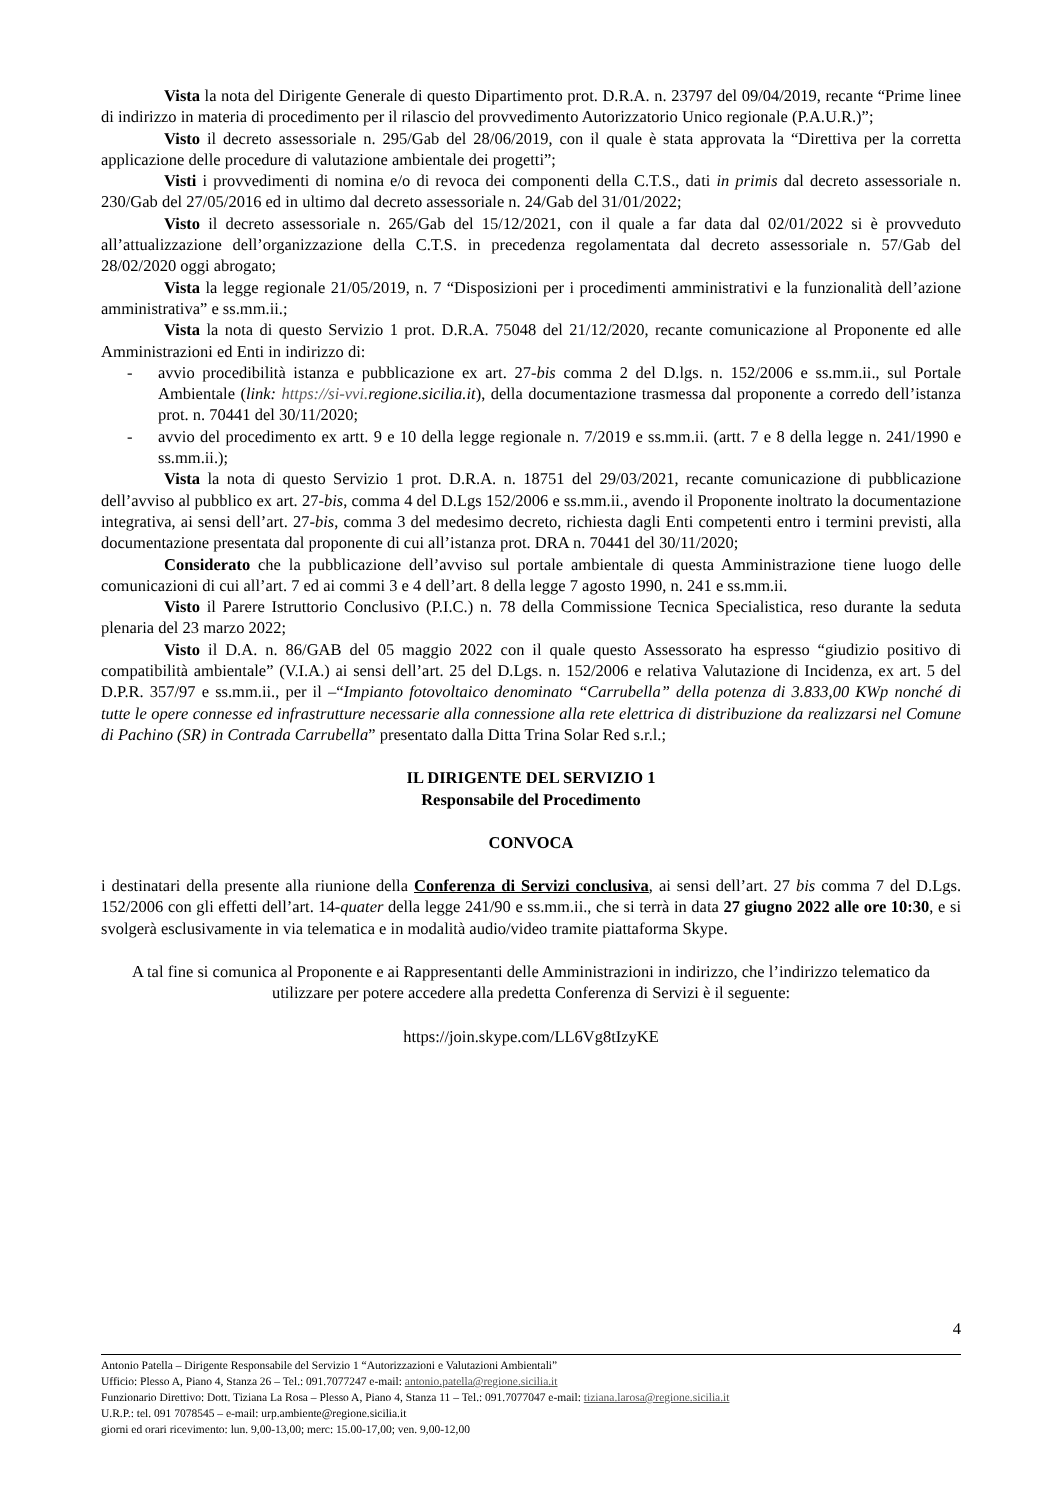Vista la nota del Dirigente Generale di questo Dipartimento prot. D.R.A. n. 23797 del 09/04/2019, recante “Prime linee di indirizzo in materia di procedimento per il rilascio del provvedimento Autorizzatorio Unico regionale (P.A.U.R.)”;
Visto il decreto assessoriale n. 295/Gab del 28/06/2019, con il quale è stata approvata la “Direttiva per la corretta applicazione delle procedure di valutazione ambientale dei progetti”;
Visti i provvedimenti di nomina e/o di revoca dei componenti della C.T.S., dati in primis dal decreto assessoriale n. 230/Gab del 27/05/2016 ed in ultimo dal decreto assessoriale n. 24/Gab del 31/01/2022;
Visto il decreto assessoriale n. 265/Gab del 15/12/2021, con il quale a far data dal 02/01/2022 si è provveduto all’attualizzazione dell’organizzazione della C.T.S. in precedenza regolamentata dal decreto assessoriale n. 57/Gab del 28/02/2020 oggi abrogato;
Vista la legge regionale 21/05/2019, n. 7 “Disposizioni per i procedimenti amministrativi e la funzionalità dell’azione amministrativa” e ss.mm.ii.;
Vista la nota di questo Servizio 1 prot. D.R.A. 75048 del 21/12/2020, recante comunicazione al Proponente ed alle Amministrazioni ed Enti in indirizzo di:
- avvio procedibilità istanza e pubblicazione ex art. 27-bis comma 2 del D.lgs. n. 152/2006 e ss.mm.ii., sul Portale Ambientale (link: https://si-vvi. regione.sicilia.it), della documentazione trasmessa dal proponente a corredo dell’istanza prot. n. 70441 del 30/11/2020;
- avvio del procedimento ex artt. 9 e 10 della legge regionale n. 7/2019 e ss.mm.ii. (artt. 7 e 8 della legge n. 241/1990 e ss.mm.ii.);
Vista la nota di questo Servizio 1 prot. D.R.A. n. 18751 del 29/03/2021, recante comunicazione di pubblicazione dell’avviso al pubblico ex art. 27-bis, comma 4 del D.Lgs 152/2006 e ss.mm.ii., avendo il Proponente inoltrato la documentazione integrativa, ai sensi dell’art. 27-bis, comma 3 del medesimo decreto, richiesta dagli Enti competenti entro i termini previsti, alla documentazione presentata dal proponente di cui all’istanza prot. DRA n. 70441 del 30/11/2020;
Considerato che la pubblicazione dell’avviso sul portale ambientale di questa Amministrazione tiene luogo delle comunicazioni di cui all’art. 7 ed ai commi 3 e 4 dell’art. 8 della legge 7 agosto 1990, n. 241 e ss.mm.ii.
Visto il Parere Istruttorio Conclusivo (P.I.C.) n. 78 della Commissione Tecnica Specialistica, reso durante la seduta plenaria del 23 marzo 2022;
Visto il D.A. n. 86/GAB del 05 maggio 2022 con il quale questo Assessorato ha espresso “giudizio positivo di compatibilità ambientale” (V.I.A.) ai sensi dell’art. 25 del D.Lgs. n. 152/2006 e relativa Valutazione di Incidenza, ex art. 5 del D.P.R. 357/97 e ss.mm.ii., per il –“Impianto fotovoltaico denominato “Carrubella” della potenza di 3.833,00 KWp nonché di tutte le opere connesse ed infrastrutture necessarie alla connessione alla rete elettrica di distribuzione da realizzarsi nel Comune di Pachino (SR) in Contrada Carrubella” presentato dalla Ditta Trina Solar Red s.r.l.;
IL DIRIGENTE DEL SERVIZIO 1
Responsabile del Procedimento
CONVOCA
i destinatari della presente alla riunione della Conferenza di Servizi conclusiva, ai sensi dell’art. 27 bis comma 7 del D.Lgs. 152/2006 con gli effetti dell’art. 14-quater della legge 241/90 e ss.mm.ii., che si terrà in data 27 giugno 2022 alle ore 10:30, e si svolgerà esclusivamente in via telematica e in modalità audio/video tramite piattaforma Skype.
A tal fine si comunica al Proponente e ai Rappresentanti delle Amministrazioni in indirizzo, che l’indirizzo telematico da utilizzare per potere accedere alla predetta Conferenza di Servizi è il seguente:
https://join.skype.com/LL6Vg8tIzyKE
4
Antonio Patella – Dirigente Responsabile del Servizio 1 “Autorizzazioni e Valutazioni Ambientali”
Ufficio: Plesso A, Piano 4, Stanza 26 – Tel.: 091.7077247 e-mail: antonio.patella@regione.sicilia.it
Funzionario Direttivo: Dott. Tiziana La Rosa – Plesso A, Piano 4, Stanza 11 – Tel.: 091.7077047 e-mail: tiziana.larosa@regione.sicilia.it
U.R.P.: tel. 091 7078545 – e-mail: urp.ambiente@regione.sicilia.it
giorni ed orari ricevimento: lun. 9,00-13,00; merc: 15.00-17,00; ven. 9,00-12,00